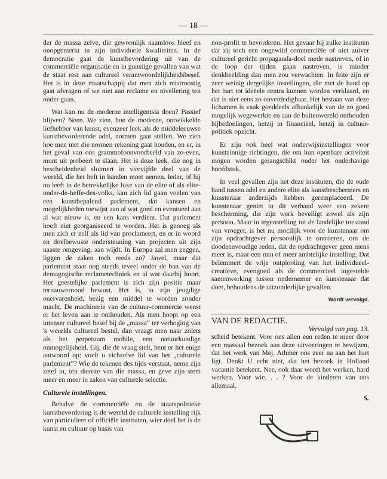— 18 —
der de massa zelve, die gewoonlijk naamloos bleef en onopgemerkt in zijn individuele kwaliteiten. In de democratie gaat de kunstbevordering uit van de commerciële organisatie en in gunstige gevallen van wat de staat rest aan cultureel verantwoordelijkheidsbesef. Het is in deze maatschappij dat men zich mistroostig gaat afvragen of we niet aan reclame en nivellering ten onder gaan.
Wat kan nu de moderne intelligentsia doen? Passief blijven? Neen. We zien, hoe de moderne, ontwikkelde liefhebber van kunst, evenzeer leek als de middeleeuwse kunstbevorderende adel, normen gaat stellen. We zien hoe men met die normen rekening gaat houden, en er, in het geval van ons grammofoonvoorbeeld van zo-even, munt uit probeert te slaan. Het is deze leek, die nog in bescheidenheid sluimert in viervijfde deel van de wereld, die het heft in handen moet nemen. Ieder, of hij nu leeft in de betrekkelijke luxe van de elite of als elite-onder-de-heffe-des-volks, kan zich lid gaan voelen van een kunstbepalend parlement, dat kansen en mogelijkheden toewijst aan al wat goed en eventueel aan al wat nieuw is, en een kans verdient. Dat parlement hoeft niet georganiseerd te worden. Het is genoeg als men zich er zelf als lid van proclameert, en er in woord en doelbewuste ondersteuning van projecten uit zijn naaste omgeving, aan wijdt. In Europa zal men zeggen, liggen de zaken toch reeds zo? Jawel, maar dat parlement staat nog steeds teveel onder de ban van de demagogische reclametechniek en al wat daarbij hoort. Het geestelijke parlement is zich zijn positie maar ternauwernood bewust. Het is, in zijn jeugdige onervarenheid, bezig een middel te worden zonder macht. De machinerie van de cultuur-commercie wenst er het leven aan te onthouden. Als men hoopt op een intenser cultureel besef bij de „massa” ter verhoging van 's werelds cultureel bestel, dan vraagt men naar zoiets als het perpetuum mobile, een natuurkundige onmogelijkheid. Gij, die de vraag stelt, bent er het enige antwoord op: voelt u zichzelve lid van het „culturele parlement”? Wie de tekenen des tijds verstaat, neme zijn zetel in, ten dienste van die massa, en geve zijn stem meer en meer in zaken van culturele selectie.
Culturele instellingen.
Behalve de commerciële en de staatspolitieke kunstbevordering is de wereld de culturele instelling rijk van particuliere of officiële instituten, wier doel het is de kunst en cultuur op basis van
non-profit te bevorderen. Het gevaar bij zulke instituten dat zij toch een ongewild commerciële of niet zuiver cultureel gericht propaganda-doel mede nastreven, of in de loop der tijden gaan nastreven, is minder denkbeelding dan men zou verwachten. In feite zijn er zeer weinig dergelijke instellingen, die met de hand op het hart tot ideëele centra kunnen worden verklaard, en dat is niet eens zo onverdedigbaar. Het bestaan van deze lichamen is vaak goeddeels afhankelijk van de zo goed mogelijk wegewerkte en aan de buitenwereld onthouden bijbedoelingen, hetzij in financiëel, hetzij in cultuur-politiek opzicht.
Er zijn ook heel wat onderwijsinstellingen voor kunstzinnige richtingen, die om hun openbare activiteit mogen worden gerangschikt onder het onderhavige hoofdstuk.
In veel gevallen zijn het deze instituten, die de oude band tussen adel en andere elite als kunstbeschermers en kunstenaar anderzijds hebben geremplaceerd. De kunstenaar geniet in dit verband weer een zekere bescherming, die zijn werk beveiligt zowel als zijn persoon. Maar in tegenstelling tot de landelijke toestand van vroeger, is het nu mocilijk voor de kunstenaar om zijn opdrachtgever persoonlijk te ontroeren, om de doodeenvoudige reden, dat de opdrachtgever geen mens meer is, maar een min of meer ambtelijke instelling. Dat belemmert de vrije ontplooiing van het individueel-creatieve, evengoed als de commercieel ingestelde samenwerking tussen ondernemer en kunstenaar dat doet, behoudens de uitzonderlijke gevallen.
Wordt vervolgd.
VAN DE REDACTIE.
Vervolgd van pag. 13.
scheid betekent. Voor ons allen een reden te meer door een massaal bezoek aan deze uitvoeringen te bewijzen, dat het werk van Mej. Athmer ons zeer na aan het hart ligt. Denkt U echt niet, dat het bezoek in Holland vacantie betekent. Nee, ook daar wordt het werken, hard werken. Voor wie. . . ? Voor de kinderen van ons allemaal.
S.